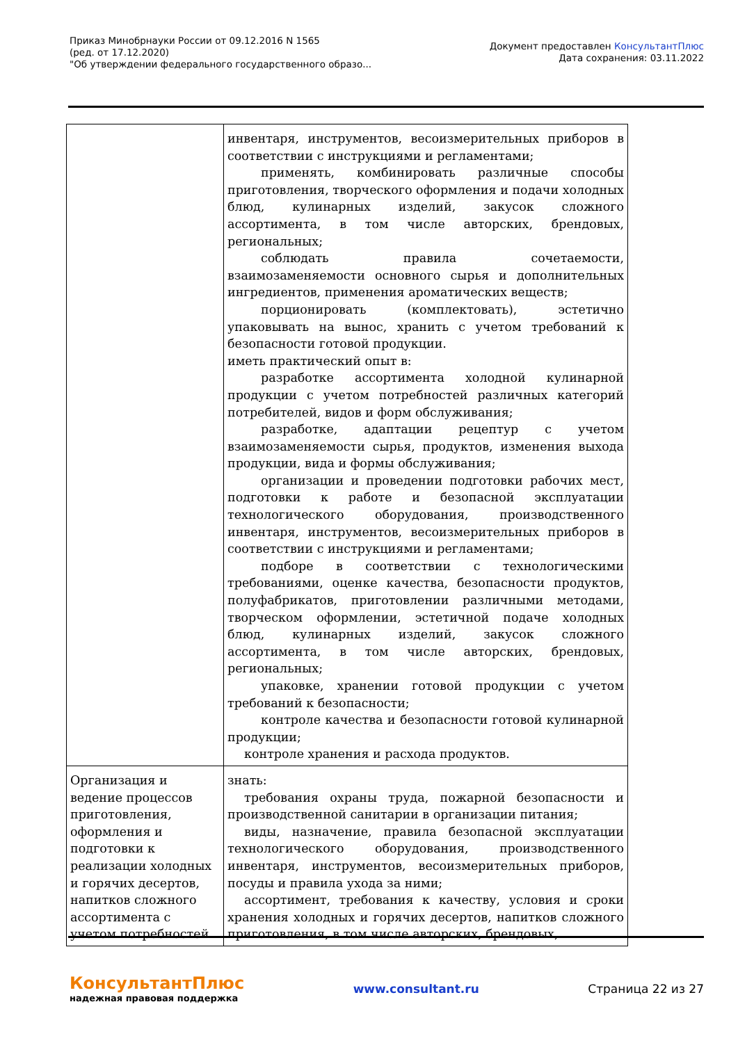Приказ Минобрнауки России от 09.12.2016 N 1565
(ред. от 17.12.2020)
"Об утверждении федерального государственного образо...
Документ предоставлен КонсультантПлюс
Дата сохранения: 03.11.2022
| | инвентаря, инструментов, весоизмерительных приборов в соответствии с инструкциями и регламентами; применять, комбинировать различные способы приготовления, творческого оформления и подачи холодных блюд, кулинарных изделий, закусок сложного ассортимента, в том числе авторских, брендовых, региональных; соблюдать правила сочетаемости, взаимозаменяемости основного сырья и дополнительных ингредиентов, применения ароматических веществ; порционировать (комплектовать), эстетично упаковывать на вынос, хранить с учетом требований к безопасности готовой продукции. иметь практический опыт в: разработке ассортимента холодной кулинарной продукции с учетом потребностей различных категорий потребителей, видов и форм обслуживания; разработке, адаптации рецептур с учетом взаимозаменяемости сырья, продуктов, изменения выхода продукции, вида и формы обслуживания; организации и проведении подготовки рабочих мест, подготовки к работе и безопасной эксплуатации технологического оборудования, производственного инвентаря, инструментов, весоизмерительных приборов в соответствии с инструкциями и регламентами; подборе в соответствии с технологическими требованиями, оценке качества, безопасности продуктов, полуфабрикатов, приготовлении различными методами, творческом оформлении, эстетичной подаче холодных блюд, кулинарных изделий, закусок сложного ассортимента, в том числе авторских, брендовых, региональных; упаковке, хранении готовой продукции с учетом требований к безопасности; контроле качества и безопасности готовой кулинарной продукции; контроле хранения и расхода продуктов. |
| Организация и ведение процессов приготовления, оформления и подготовки к реализации холодных и горячих десертов, напитков сложного ассортимента с учетом потребностей | знать: требования охраны труда, пожарной безопасности и производственной санитарии в организации питания; виды, назначение, правила безопасной эксплуатации технологического оборудования, производственного инвентаря, инструментов, весоизмерительных приборов, посуды и правила ухода за ними; ассортимент, требования к качеству, условия и сроки хранения холодных и горячих десертов, напитков сложного приготовления, в том числе авторских, брендовых, |
КонсультантПлюс
надежная правовая поддержка
www.consultant.ru Страница 22 из 27